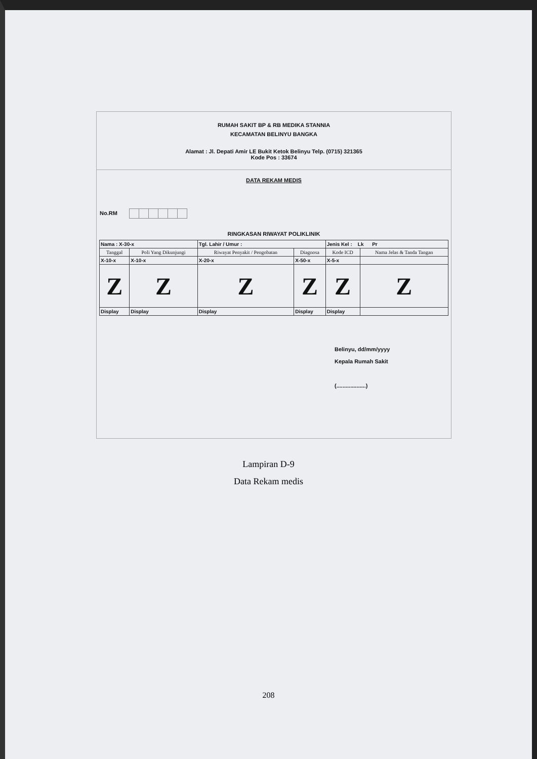RUMAH SAKIT BP & RB MEDIKA STANNIA
KECAMATAN BELINYU BANGKA
Alamat : Jl. Depati Amir LE Bukit Ketok Belinyu Telp. (0715) 321365
Kode Pos : 33674
DATA REKAM MEDIS
No.RM
RINGKASAN RIWAYAT POLIKLINIK
| Nama : X-30-x | | Tgl. Lahir / Umur : | | Jenis Kel : Lk Pr | |
| Tanggal | Poli Yang Dikunjungi | Riwayat Penyakit / Pengobatan | Diagnosa | Kode ICD | Nama Jelas & Tanda Tangan |
| X-10-x | X-10-x | X-20-x | X-50-x | X-5-x | |
| Z | Z | Z | Z | Z | Z |
| Display | Display | Display | Display | Display | |
Belinyu, dd/mm/yyyy
Kepala Rumah Sakit
(...................)
Lampiran D-9
Data Rekam medis
208